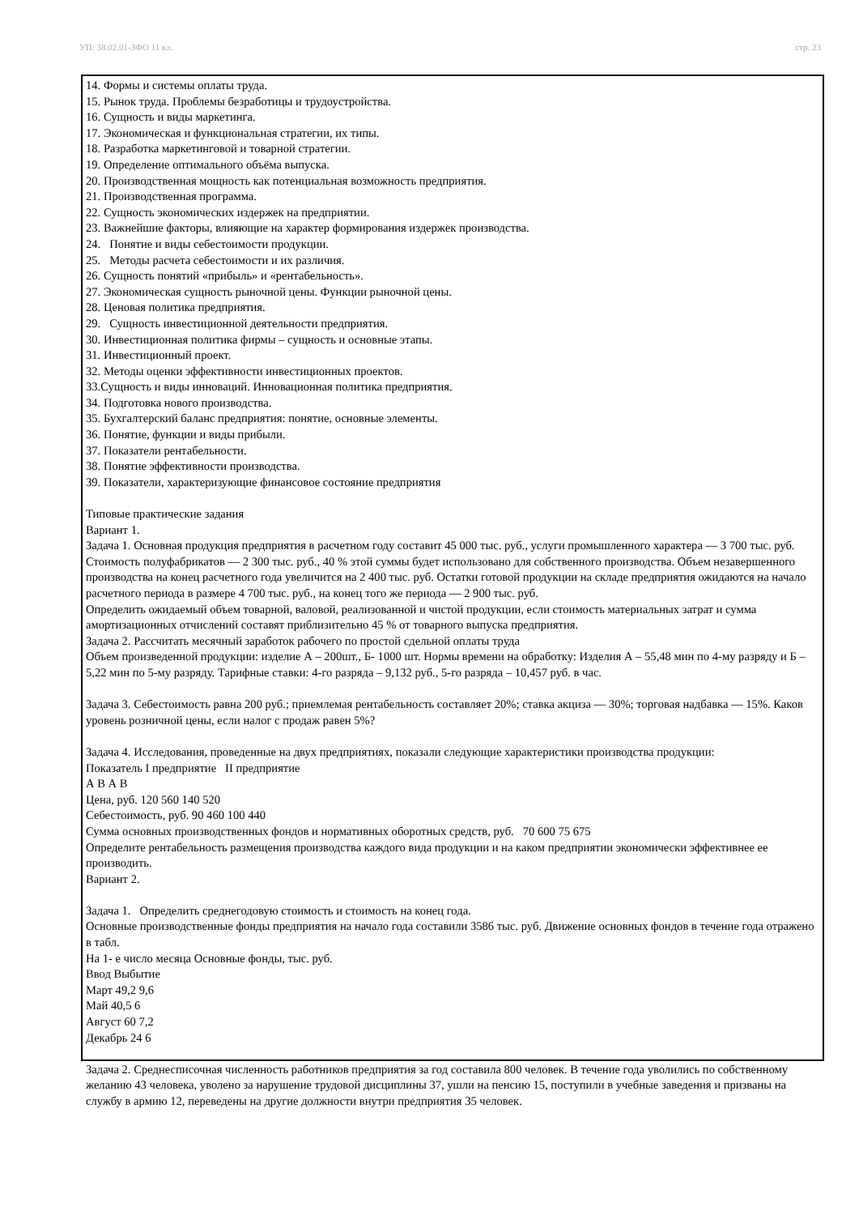УП: 38.02.01-ЗФО 11 кл. стр. 23
14. Формы и системы оплаты труда.
15. Рынок труда. Проблемы безработицы и трудоустройства.
16. Сущность и виды маркетинга.
17. Экономическая и функциональная стратегии, их типы.
18. Разработка маркетинговой и товарной стратегии.
19. Определение оптимального объёма выпуска.
20. Производственная мощность как потенциальная возможность предприятия.
21. Производственная программа.
22. Сущность экономических издержек на предприятии.
23. Важнейшие факторы, влияющие на характер формирования издержек производства.
24. Понятие и виды себестоимости продукции.
25. Методы расчета себестоимости и их различия.
26. Сущность понятий «прибыль» и «рентабельность».
27. Экономическая сущность рыночной цены. Функции рыночной цены.
28. Ценовая политика предприятия.
29. Сущность инвестиционной деятельности предприятия.
30. Инвестиционная политика фирмы – сущность и основные этапы.
31. Инвестиционный проект.
32. Методы оценки эффективности инвестиционных проектов.
33.Сущность и виды инноваций. Инновационная политика предприятия.
34. Подготовка нового производства.
35. Бухгалтерский баланс предприятия: понятие, основные элементы.
36. Понятие, функции и виды прибыли.
37. Показатели рентабельности.
38. Понятие эффективности производства.
39. Показатели, характеризующие финансовое состояние предприятия
Типовые практические задания
Вариант 1.
Задача 1. Основная продукция предприятия в расчетном году составит 45 000 тыс. руб., услуги промышленного характера — 3 700 тыс. руб. Стоимость полуфабрикатов — 2 300 тыс. руб., 40 % этой суммы будет использовано для собственного производства. Объем незавершенного производства на конец расчетного года увеличится на 2 400 тыс. руб. Остатки готовой продукции на складе предприятия ожидаются на начало расчетного периода в размере 4 700 тыс. руб., на конец того же периода — 2 900 тыс. руб.
Определить ожидаемый объем товарной, валовой, реализованной и чистой продукции, если стоимость материальных затрат и сумма амортизационных отчислений составят приблизительно 45 % от товарного выпуска предприятия.
Задача 2. Рассчитать месячный заработок рабочего по простой сдельной оплаты труда
Объем произведенной продукции: изделие А – 200шт., Б- 1000 шт. Нормы времени на обработку: Изделия А – 55,48 мин по 4-му разряду и Б – 5,22 мин по 5-му разряду. Тарифные ставки: 4-го разряда – 9,132 руб., 5-го разряда – 10,457 руб. в час.
Задача 3. Себестоимость равна 200 руб.; приемлемая рентабельность составляет 20%; ставка акциза — 30%; торговая надбавка — 15%. Каков уровень розничной цены, если налог с продаж равен 5%?
Задача 4. Исследования, проведенные на двух предприятиях, показали следующие характеристики производства продукции:
Показатель I предприятие II предприятие
А В А В
Цена, руб. 120 560 140 520
Себестоимость, руб. 90 460 100 440
Сумма основных производственных фондов и нормативных оборотных средств, руб. 70 600 75 675
Определите рентабельность размещения производства каждого вида продукции и на каком предприятии экономически эффективнее ее производить.
Вариант 2.
Задача 1. Определить среднегодовую стоимость и стоимость на конец года.
Основные производственные фонды предприятия на начало года составили 3586 тыс. руб. Движение основных фондов в течение года отражено в табл.
На 1- е число месяца Основные фонды, тыс. руб.
Ввод Выбытие
Март 49,2 9,6
Май 40,5 6
Август 60 7,2
Декабрь 24 6
Задача 2. Среднесписочная численность работников предприятия за год составила 800 человек. В течение года уволились по собственному желанию 43 человека, уволено за нарушение трудовой дисциплины 37, ушли на пенсию 15, поступили в учебные заведения и призваны на службу в армию 12, переведены на другие должности внутри предприятия 35 человек.